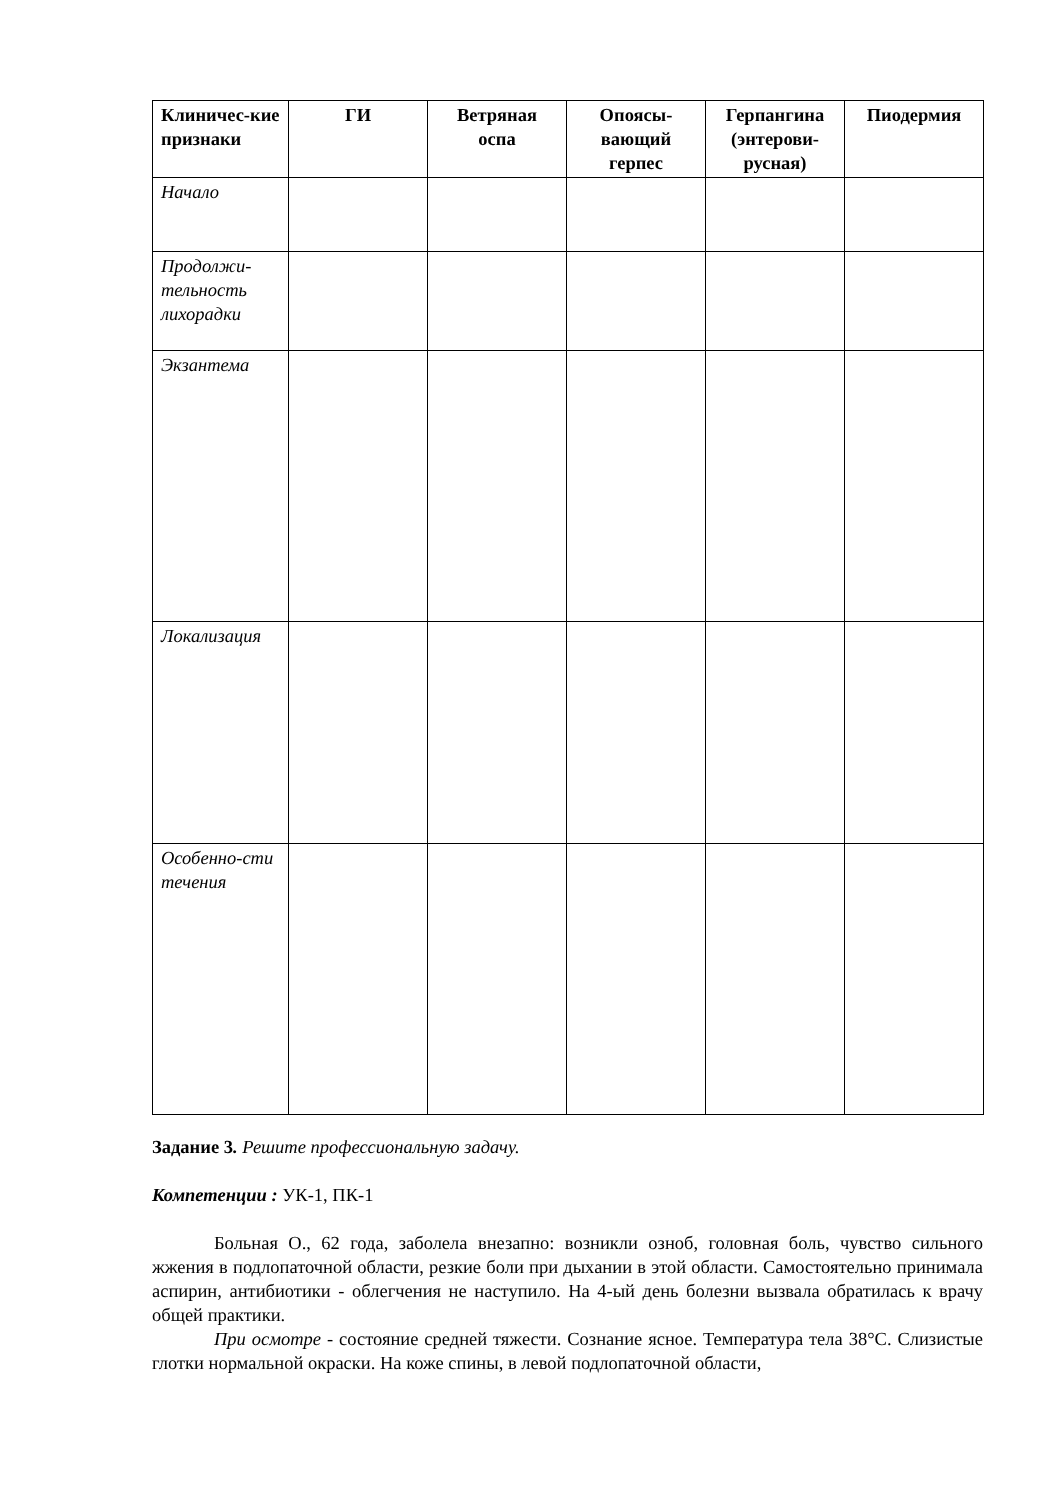| Клиничес-кие признаки | ГИ | Ветряная оспа | Опоясы-вающий герпес | Герпангина (энтерови-русная) | Пиодермия |
| --- | --- | --- | --- | --- | --- |
| Начало | | | | | |
| Продолжи-тельность лихорадки | | | | | |
| Экзантема | | | | | |
| Локализация | | | | | |
| Особенно-сти течения | | | | | |
Задание 3. Решите профессиональную задачу.
Компетенции : УК-1, ПК-1
Больная О., 62 года, заболела внезапно: возникли озноб, головная боль, чувство сильного жжения в подлопаточной области, резкие боли при дыхании в этой области. Самостоятельно принимала аспирин, антибиотики - облегчения не наступило. На 4-ый день болезни вызвала обратилась к врачу общей практики.
При осмотре - состояние средней тяжести. Сознание ясное. Температура тела 38°С. Слизистые глотки нормальной окраски. На коже спины, в левой подлопаточной области,